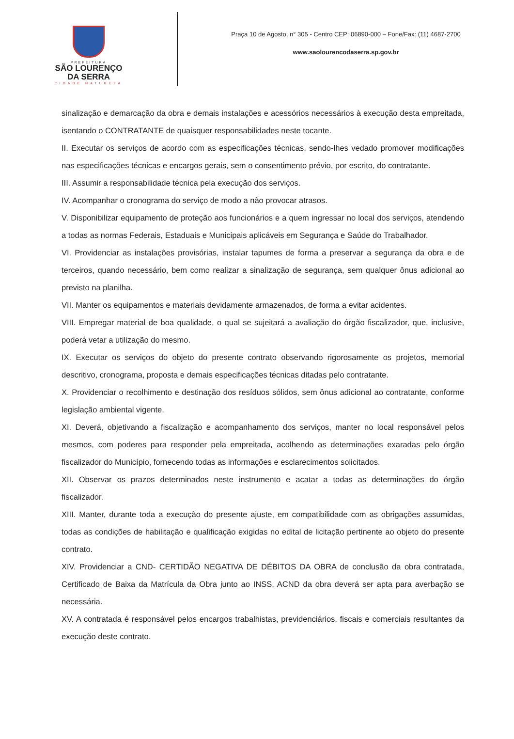PREFEITURA
SÃO LOURENÇO
DA SERRA
CIDADE NATUREZA
Praça 10 de Agosto, n° 305 - Centro CEP: 06890-000 – Fone/Fax: (11) 4687-2700
www.saolourencodaserra.sp.gov.br
sinalização e demarcação da obra e demais instalações e acessórios necessários à execução desta empreitada, isentando o CONTRATANTE de quaisquer responsabilidades neste tocante.
II. Executar os serviços de acordo com as especificações técnicas, sendo-lhes vedado promover modificações nas especificações técnicas e encargos gerais, sem o consentimento prévio, por escrito, do contratante.
III. Assumir a responsabilidade técnica pela execução dos serviços.
IV. Acompanhar o cronograma do serviço de modo a não provocar atrasos.
V. Disponibilizar equipamento de proteção aos funcionários e a quem ingressar no local dos serviços, atendendo a todas as normas Federais, Estaduais e Municipais aplicáveis em Segurança e Saúde do Trabalhador.
VI. Providenciar as instalações provisórias, instalar tapumes de forma a preservar a segurança da obra e de terceiros, quando necessário, bem como realizar a sinalização de segurança, sem qualquer ônus adicional ao previsto na planilha.
VII. Manter os equipamentos e materiais devidamente armazenados, de forma a evitar acidentes.
VIII. Empregar material de boa qualidade, o qual se sujeitará a avaliação do órgão fiscalizador, que, inclusive, poderá vetar a utilização do mesmo.
IX. Executar os serviços do objeto do presente contrato observando rigorosamente os projetos, memorial descritivo, cronograma, proposta e demais especificações técnicas ditadas pelo contratante.
X. Providenciar o recolhimento e destinação dos resíduos sólidos, sem ônus adicional ao contratante, conforme legislação ambiental vigente.
XI. Deverá, objetivando a fiscalização e acompanhamento dos serviços, manter no local responsável pelos mesmos, com poderes para responder pela empreitada, acolhendo as determinações exaradas pelo órgão fiscalizador do Município, fornecendo todas as informações e esclarecimentos solicitados.
XII. Observar os prazos determinados neste instrumento e acatar a todas as determinações do órgão fiscalizador.
XIII. Manter, durante toda a execução do presente ajuste, em compatibilidade com as obrigações assumidas, todas as condições de habilitação e qualificação exigidas no edital de licitação pertinente ao objeto do presente contrato.
XIV. Providenciar a CND- CERTIDÃO NEGATIVA DE DÉBITOS DA OBRA de conclusão da obra contratada, Certificado de Baixa da Matrícula da Obra junto ao INSS. ACND da obra deverá ser apta para averbação se necessária.
XV. A contratada é responsável pelos encargos trabalhistas, previdenciários, fiscais e comerciais resultantes da execução deste contrato.